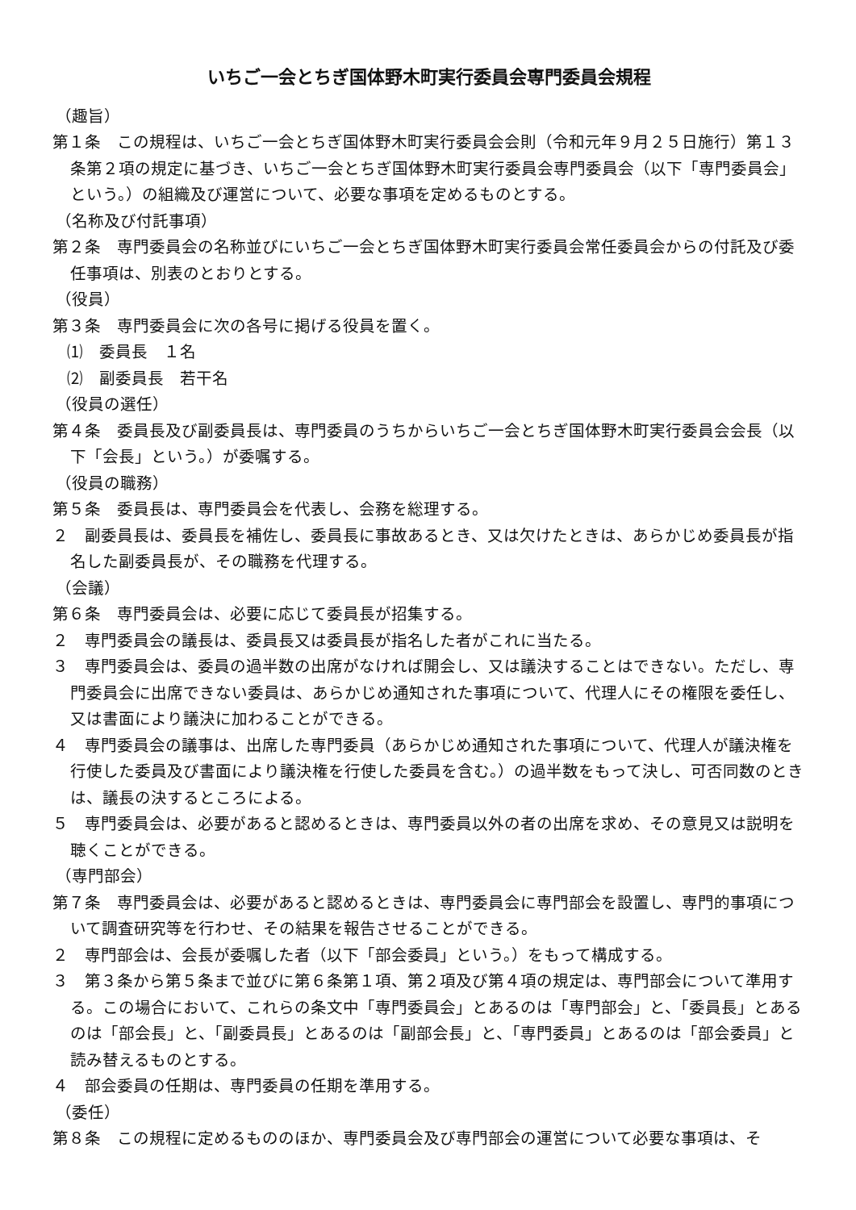いちご一会とちぎ国体野木町実行委員会専門委員会規程
（趣旨）
第１条　この規程は、いちご一会とちぎ国体野木町実行委員会会則（令和元年９月２５日施行）第１３条第２項の規定に基づき、いちご一会とちぎ国体野木町実行委員会専門委員会（以下「専門委員会」という。）の組織及び運営について、必要な事項を定めるものとする。
（名称及び付託事項）
第２条　専門委員会の名称並びにいちご一会とちぎ国体野木町実行委員会常任委員会からの付託及び委任事項は、別表のとおりとする。
（役員）
第３条　専門委員会に次の各号に掲げる役員を置く。
⑴　委員長　１名
⑵　副委員長　若干名
（役員の選任）
第４条　委員長及び副委員長は、専門委員のうちからいちご一会とちぎ国体野木町実行委員会会長（以下「会長」という。）が委嘱する。
（役員の職務）
第５条　委員長は、専門委員会を代表し、会務を総理する。
２　副委員長は、委員長を補佐し、委員長に事故あるとき、又は欠けたときは、あらかじめ委員長が指名した副委員長が、その職務を代理する。
（会議）
第６条　専門委員会は、必要に応じて委員長が招集する。
２　専門委員会の議長は、委員長又は委員長が指名した者がこれに当たる。
３　専門委員会は、委員の過半数の出席がなければ開会し、又は議決することはできない。ただし、専門委員会に出席できない委員は、あらかじめ通知された事項について、代理人にその権限を委任し、又は書面により議決に加わることができる。
４　専門委員会の議事は、出席した専門委員（あらかじめ通知された事項について、代理人が議決権を行使した委員及び書面により議決権を行使した委員を含む。）の過半数をもって決し、可否同数のときは、議長の決するところによる。
５　専門委員会は、必要があると認めるときは、専門委員以外の者の出席を求め、その意見又は説明を聴くことができる。
（専門部会）
第７条　専門委員会は、必要があると認めるときは、専門委員会に専門部会を設置し、専門的事項について調査研究等を行わせ、その結果を報告させることができる。
２　専門部会は、会長が委嘱した者（以下「部会委員」という。）をもって構成する。
３　第３条から第５条まで並びに第６条第１項、第２項及び第４項の規定は、専門部会について準用する。この場合において、これらの条文中「専門委員会」とあるのは「専門部会」と、「委員長」とあるのは「部会長」と、「副委員長」とあるのは「副部会長」と、「専門委員」とあるのは「部会委員」と読み替えるものとする。
４　部会委員の任期は、専門委員の任期を準用する。
（委任）
第８条　この規程に定めるもののほか、専門委員会及び専門部会の運営について必要な事項は、そ